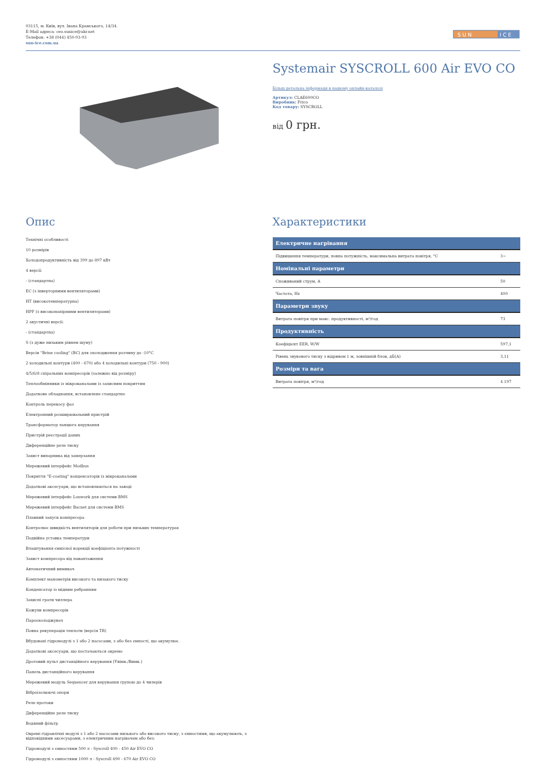03115, м. Київ, вул. Івана Крамського, 14/34.
E-Mail адреса: ceo.sunice@ukr.net
Телефон: +38 (044) 450-93-93
sun-ice.com.ua
S U N
I C E
Systemair SYSCROLL 600 Air EVO CO
Більш детальна інформаця в нашому онлайн-каталозі
Артикул: CLAE600CO
Виробник: Frico
Код товару: SYSCROLL
від 0 грн.
Опис
Технічні особливості
10 розмірів
Холодопродуктивність від 399 до 897 кВт
4 версії:
- (стандартна)
EC (з інверторними вентиляторами)
HT (високотемпературна)
HPF (з високонапірними вентиляторами)
2 акустичні версії:
- (стандартна)
S (з дуже низьким рівнем шуму)
Версія "Brine cooling" (BC) для охолодження розчину до -10°C
2 холодильні контури (400 - 670) або 4 холодильні контури (750 - 900)
4/5/6/8 спіральних компресорів (залежно від розміру)
Теплообмінники із мікроканалами із захисним покриттям
Додаткове обладнання, встановлене стандартно
Контроль перекосу фаз
Електронний розширювальний пристрій
Трансформатор ланцюга керування
Пристрій реєстрації даних
Диференційне реле тиску
Захист випарника від замерзання
Мережевий інтерфейс Modbus
Покриття "E-coating" конденсаторів із мікроканалами
Додаткові аксесуари, що встановлюються на заводі
Мережевий інтерфейс Lonwork для системи BMS
Мережевий інтерфейс Bacnet для системи BMS
Плавний запуск компресора
Контролює швидкість вентиляторів для роботи при низьких температурах
Подвійна уставка температури
Влаштування ємнісної корекції коефіцієнта потужності
Захист компресора від навантаження
Автоматичний вимикач
Комплект манометрів високого та низького тиску
Конденсатор із мідним ребранням
Захисні грати чиллера
Кожухи компресорів
Пароохолоджувач
Повна рекуперація теплоти (версія TR)
Вбудовані гідромодулі з 1 або 2 насосами, з або без ємності, що акумулює.
Додаткові аксесуари, що постачаються окремо
Дротовий пульт дистанційного керування (Увімк./Вимк.)
Панель дистанційного керування
Мережевий модуль Sequencer для керування групою до 4 чилерів
Віброізолюючі опори
Реле протоки
Диференційне реле тиску
Водяний фільтр
Окремі гідравлічні модулі з 1 або 2 насосами низького або високого тиску, з ємностями, що акумулюють, з відповідними аксесуарами, з електричним нагрівачем або без:
Гідромодулі з ємностями 500 л - Syscroll 400 - 450 Air EVO CO
Гідромодулі з ємностями 1000 л - Syscroll 490 - 670 Air EVO CO
Характеристики
| Електричне нагрівання | |
| --- | --- |
| Підвищення температури, повна потужність, максимальна витрата повітря, °C | 3~ |
| Номінальні параметри | |
| Споживаний струм, A | 50 |
| Частота, Hz | 400 |
| Параметри звуку | |
| Витрата повітря при макс. продуктивності, м³/год | 73 |
| Продуктивність | |
| Коефіцієнт EER, W/W | 597,1 |
| Рівень звукового тиску з відривом 1 м, зовнішній блок, дБ(А) | 3,11 |
| Розміри та вага | |
| Витрата повітря, м³/год | 4 197 |